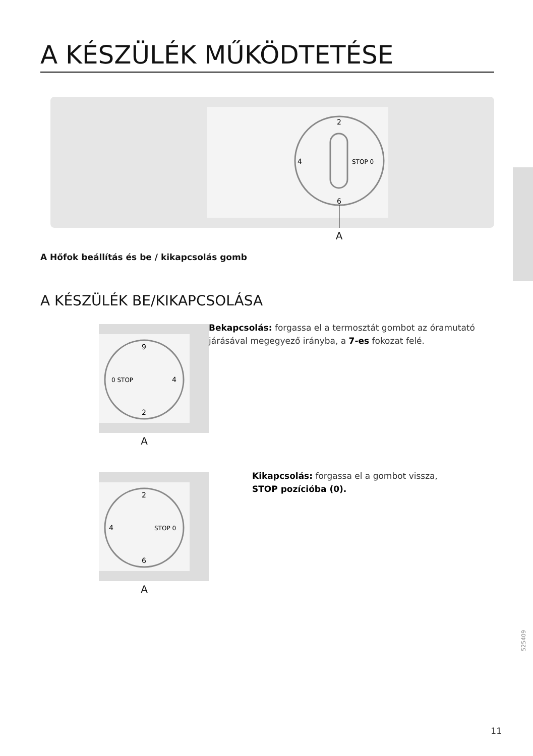A KÉSZÜLÉK MŰKÖDTETÉSE
2
STOP 0
4
6
A
A Hőfok beállítás és be / kikapcsolás gomb
A KÉSZÜLÉK BE/KIKAPCSOLÁSA
9
0 STOP
2
4
A
Bekapcsolás: forgassa el a termosztát gombot az óramutató járásával megegyező irányba, a 7-es fokozat felé.
2
STOP 0
4
6
A
Kikapcsolás: forgassa el a gombot vissza,
STOP pozícióba (0).
525409
11